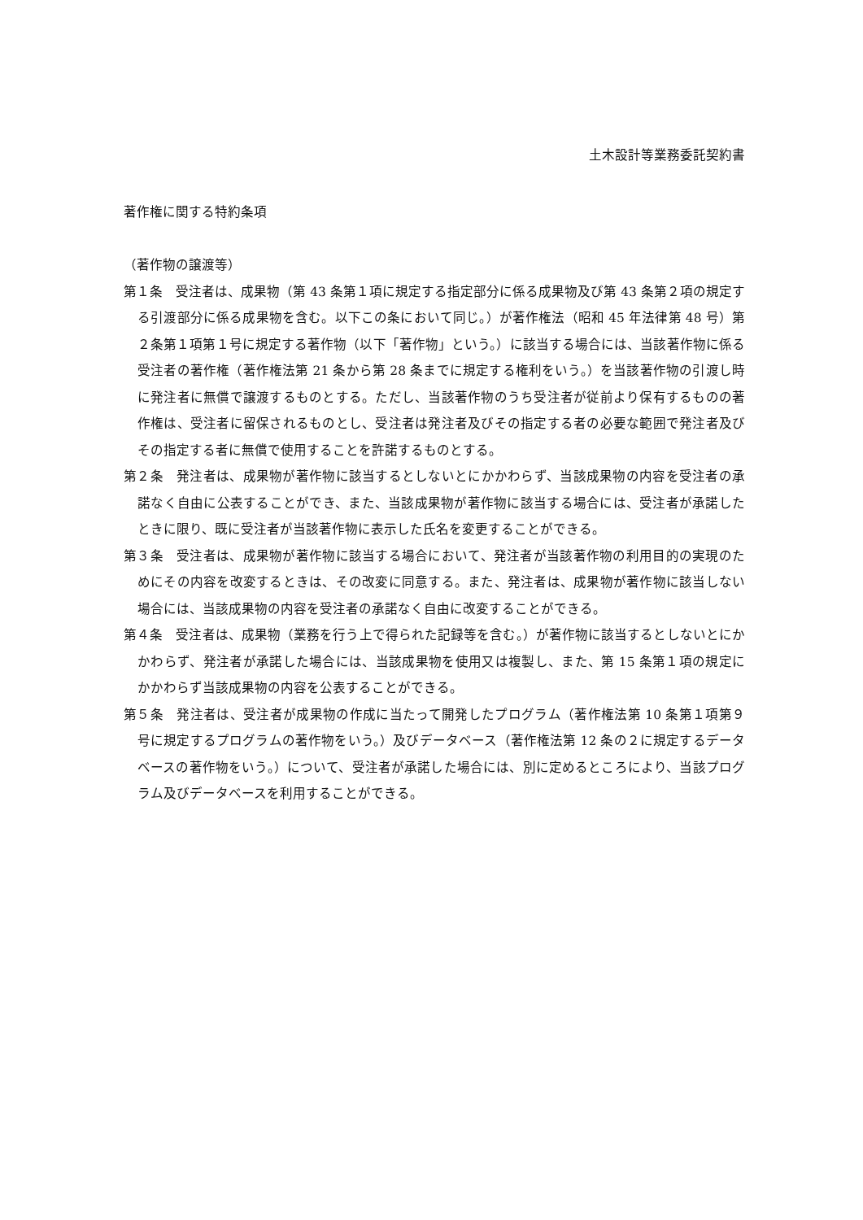土木設計等業務委託契約書
著作権に関する特約条項
（著作物の譲渡等）
第１条　受注者は、成果物（第 43 条第１項に規定する指定部分に係る成果物及び第 43 条第２項の規定する引渡部分に係る成果物を含む。以下この条において同じ。）が著作権法（昭和 45 年法律第 48 号）第２条第１項第１号に規定する著作物（以下「著作物」という。）に該当する場合には、当該著作物に係る受注者の著作権（著作権法第 21 条から第 28 条までに規定する権利をいう。）を当該著作物の引渡し時に発注者に無償で譲渡するものとする。ただし、当該著作物のうち受注者が従前より保有するものの著作権は、受注者に留保されるものとし、受注者は発注者及びその指定する者の必要な範囲で発注者及びその指定する者に無償で使用することを許諾するものとする。
第２条　発注者は、成果物が著作物に該当するとしないとにかかわらず、当該成果物の内容を受注者の承諾なく自由に公表することができ、また、当該成果物が著作物に該当する場合には、受注者が承諾したときに限り、既に受注者が当該著作物に表示した氏名を変更することができる。
第３条　受注者は、成果物が著作物に該当する場合において、発注者が当該著作物の利用目的の実現のためにその内容を改変するときは、その改変に同意する。また、発注者は、成果物が著作物に該当しない場合には、当該成果物の内容を受注者の承諾なく自由に改変することができる。
第４条　受注者は、成果物（業務を行う上で得られた記録等を含む。）が著作物に該当するとしないとにかかわらず、発注者が承諾した場合には、当該成果物を使用又は複製し、また、第 15 条第１項の規定にかかわらず当該成果物の内容を公表することができる。
第５条　発注者は、受注者が成果物の作成に当たって開発したプログラム（著作権法第 10 条第１項第９号に規定するプログラムの著作物をいう。）及びデータベース（著作権法第 12 条の２に規定するデータベースの著作物をいう。）について、受注者が承諾した場合には、別に定めるところにより、当該プログラム及びデータベースを利用することができる。